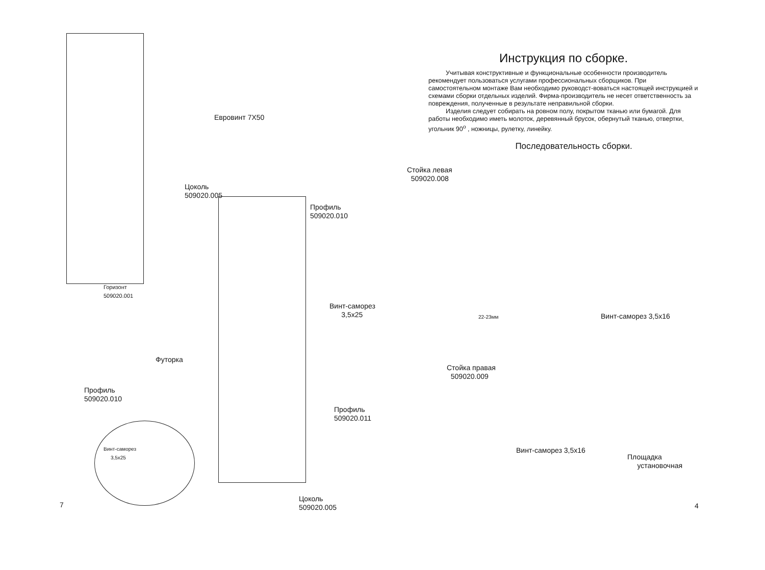Горизонт
509020.001
Евровинт 7Х50
Цоколь
509020.005
Профиль
509020.010
Винт-саморез
3,5х25
Футорка
Профиль
509020.010
Профиль
509020.011
Винт-саморез
3,5х25
Цоколь
509020.005
7
Инструкция по сборке.
Учитывая конструктивные и функциональные особенности производитель рекомендует пользоваться услугами профессиональных сборщиков. При самостоятельном монтаже Вам необходимо руководст-воваться настоящей инструкцией и схемами сборки отдельных изделий. Фирма-производитель не несет ответственность за повреждения, полученные в результате неправильной сборки.
Изделия следует собирать на ровном полу, покрытом тканью или бумагой. Для работы необходимо иметь молоток, деревянный брусок, обернутый тканью, отвертки, угольник 90<sup>о</sup> , ножницы, рулетку, линейку.
Последовательность сборки.
Стойка левая
509020.008
22-23мм Винт-саморез 3,5х16
Стойка правая
509020.009
Винт-саморез 3,5х16
Площадка
установочная
4